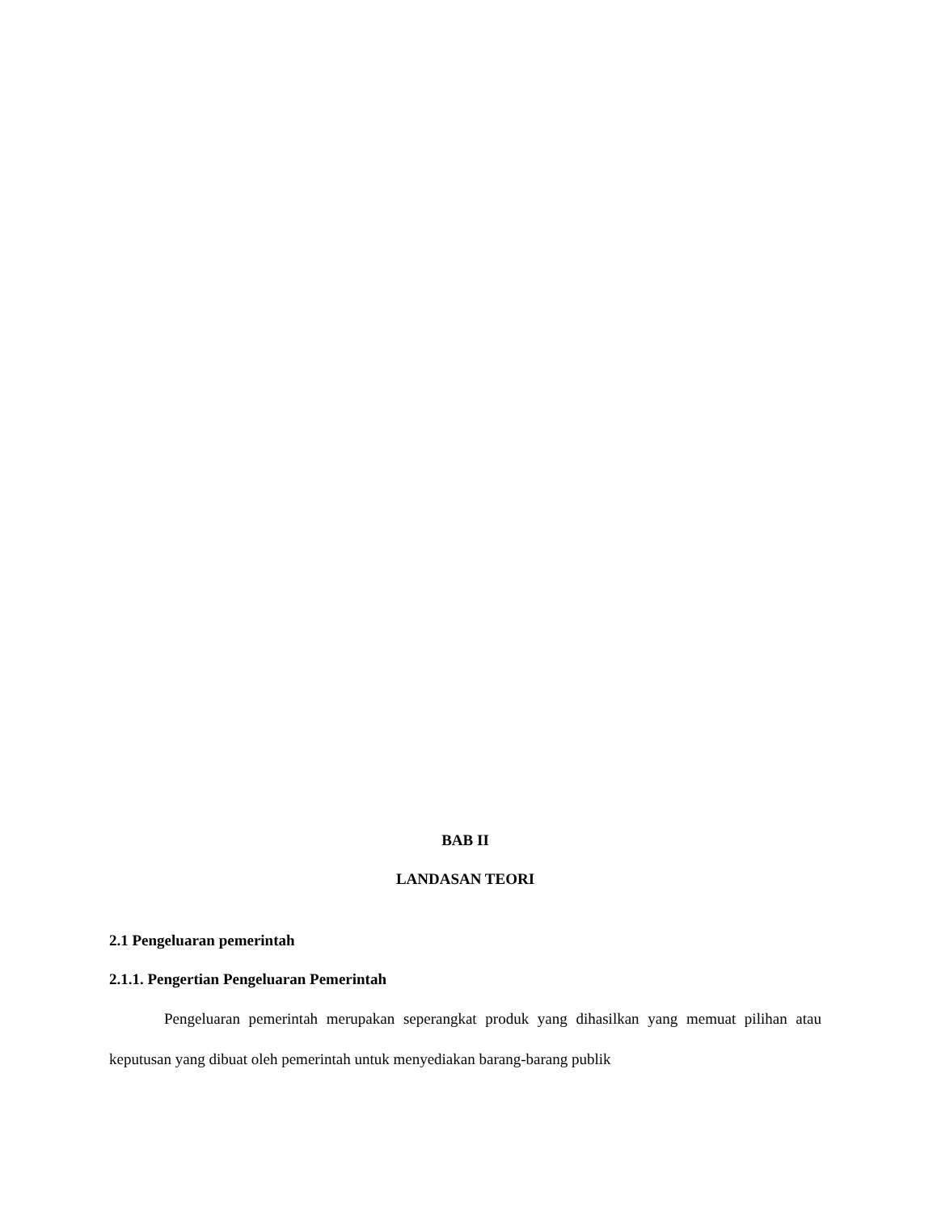BAB II
LANDASAN TEORI
2.1 Pengeluaran pemerintah
2.1.1. Pengertian Pengeluaran Pemerintah
Pengeluaran pemerintah merupakan seperangkat produk yang dihasilkan yang memuat pilihan atau keputusan yang dibuat oleh pemerintah untuk menyediakan barang-barang publik